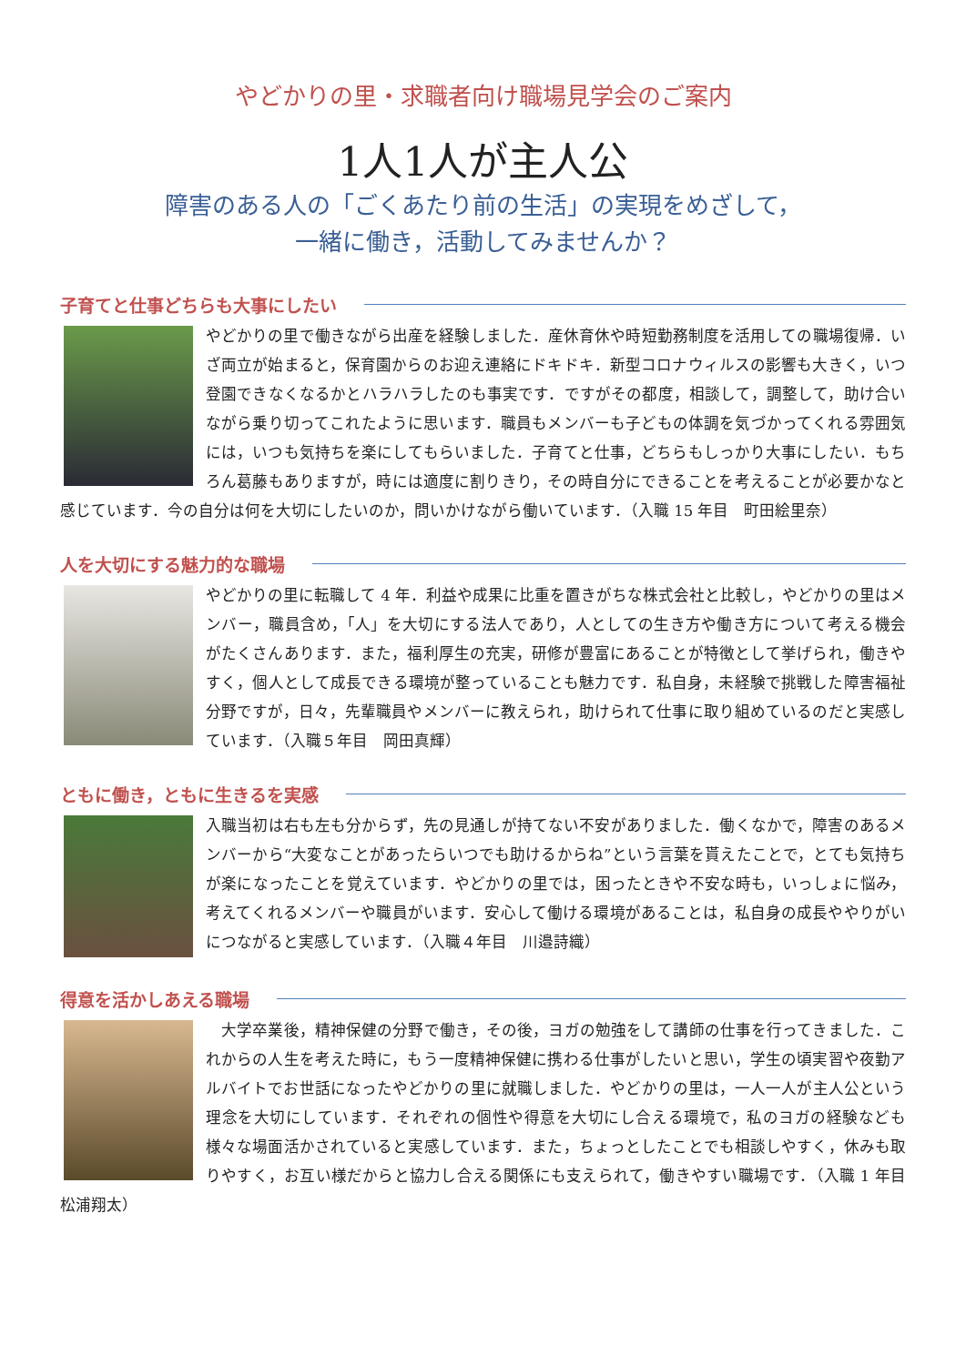やどかりの里・求職者向け職場見学会のご案内
1人1人が主人公
障害のある人の「ごくあたり前の生活」の実現をめざして，
一緒に働き，活動してみませんか？
子育てと仕事どちらも大事にしたい
やどかりの里で働きながら出産を経験しました．産休育休や時短勤務制度を活用しての職場復帰．いざ両立が始まると，保育園からのお迎え連絡にドキドキ．新型コロナウィルスの影響も大きく，いつ登園できなくなるかとハラハラしたのも事実です．ですがその都度，相談して，調整して，助け合いながら乗り切ってこれたように思います．職員もメンバーも子どもの体調を気づかってくれる雰囲気には，いつも気持ちを楽にしてもらいました．子育てと仕事，どちらもしっかり大事にしたい．もちろん葛藤もありますが，時には適度に割りきり，その時自分にできることを考えることが必要かなと感じています．今の自分は何を大切にしたいのか，問いかけながら働いています．（入職 15 年目　町田絵里奈）
人を大切にする魅力的な職場
やどかりの里に転職して 4 年．利益や成果に比重を置きがちな株式会社と比較し，やどかりの里はメンバー，職員含め，「人」を大切にする法人であり，人としての生き方や働き方について考える機会がたくさんあります．また，福利厚生の充実，研修が豊富にあることが特徴として挙げられ，働きやすく，個人として成長できる環境が整っていることも魅力です．私自身，未経験で挑戦した障害福祉分野ですが，日々，先輩職員やメンバーに教えられ，助けられて仕事に取り組めているのだと実感しています．（入職５年目　岡田真輝）
ともに働き，ともに生きるを実感
入職当初は右も左も分からず，先の見通しが持てない不安がありました．働くなかで，障害のあるメンバーから“大変なことがあったらいつでも助けるからね”という言葉を貰えたことで，とても気持ちが楽になったことを覚えています．やどかりの里では，困ったときや不安な時も，いっしょに悩み，考えてくれるメンバーや職員がいます．安心して働ける環境があることは，私自身の成長ややりがいにつながると実感しています．（入職４年目　川邉詩織）
得意を活かしあえる職場
　大学卒業後，精神保健の分野で働き，その後，ヨガの勉強をして講師の仕事を行ってきました．これからの人生を考えた時に，もう一度精神保健に携わる仕事がしたいと思い，学生の頃実習や夜勤アルバイトでお世話になったやどかりの里に就職しました．やどかりの里は，一人一人が主人公という理念を大切にしています．それぞれの個性や得意を大切にし合える環境で，私のヨガの経験なども様々な場面活かされていると実感しています．また，ちょっとしたことでも相談しやすく，休みも取りやすく，お互い様だからと協力し合える関係にも支えられて，働きやすい職場です．（入職 1 年目　松浦翔太）